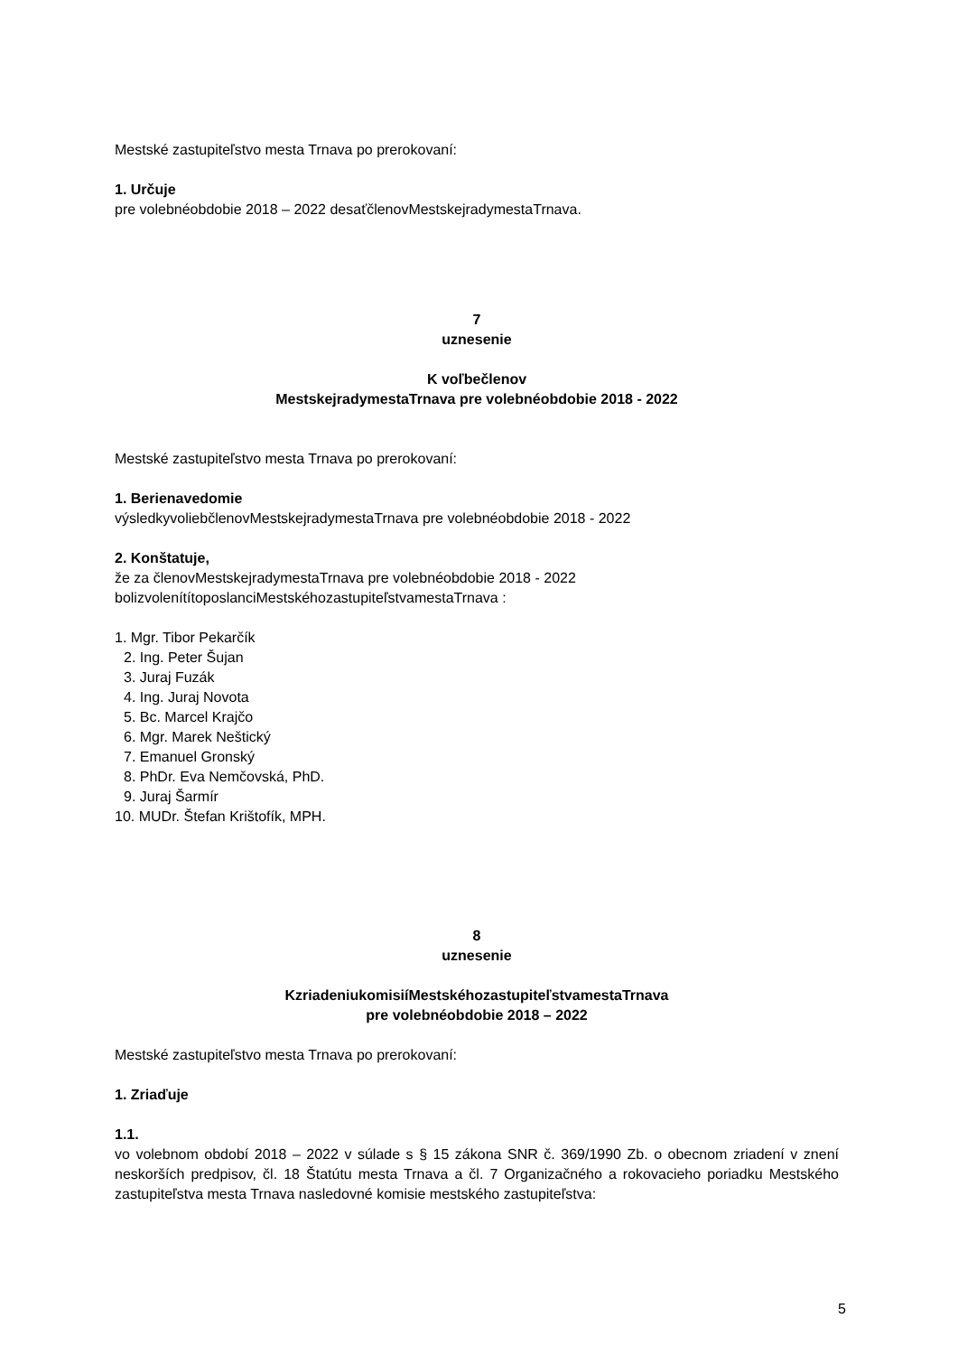Mestské zastupiteľstvo mesta Trnava po prerokovaní:
1. Určuje
pre volebnéobdobie 2018 – 2022 desaťčlenovMestskejradymestaTrnava.
7
uznesenie
K voľbečlenov
MestskejradymestaTrnava pre volebnéobdobie 2018 - 2022
Mestské zastupiteľstvo mesta Trnava po prerokovaní:
1. Berienavedomie
výsledkyvoliebčlenovMestskejradymestaTrnava pre volebnéobdobie 2018 - 2022
2. Konštatuje,
že za členovMestskejradymestaTrnava pre volebnéobdobie 2018 - 2022
bolizvolenítítoposlanciMestskéhozastupiteľstvamestaTrnava :
1. Mgr. Tibor Pekarčík
2. Ing. Peter Šujan
3. Juraj Fuzák
4. Ing. Juraj Novota
5. Bc. Marcel Krajčo
6. Mgr. Marek Neštický
7. Emanuel Gronský
8. PhDr. Eva Nemčovská, PhD.
9. Juraj Šarmír
10. MUDr. Štefan Krištofík, MPH.
8
uznesenie
KzriadeniukomisiíMestskéhozastupiteľstvamestaTrnava
pre volebnéobdobie 2018 – 2022
Mestské zastupiteľstvo mesta Trnava po prerokovaní:
1. Zriaďuje
1.1.
vo volebnom období 2018 – 2022 v súlade s § 15 zákona SNR č. 369/1990 Zb. o obecnom zriadení v znení neskorších predpisov, čl. 18 Štatútu mesta Trnava a čl. 7 Organizačného a rokovacieho poriadku Mestského zastupiteľstva mesta Trnava nasledovné komisie mestského zastupiteľstva:
5